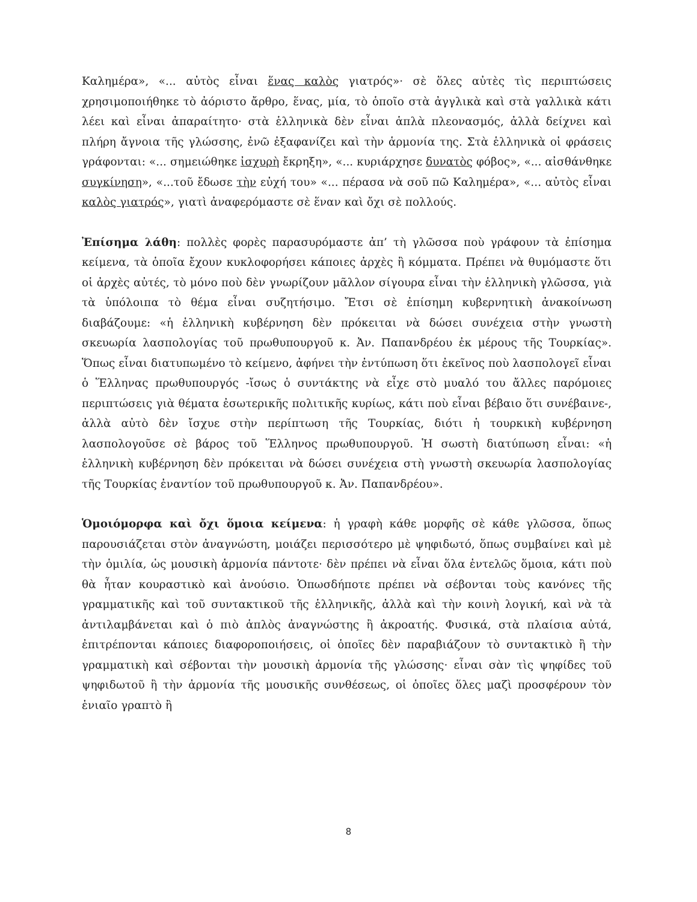Καλημέρα», «... αὐτὸς εἶναι ἕνας καλὸς γιατρός»· σὲ ὅλες αὐτὲς τὶς περιπτώσεις χρησιμοποιήθηκε τὸ ἀόριστο ἄρθρο, ἕνας, μία, τὸ ὁποῖο στὰ ἀγγλικὰ καὶ στὰ γαλλικὰ κάτι λέει καὶ εἶναι ἀπαραίτητο· στὰ ἑλληνικὰ δὲν εἶναι ἁπλὰ πλεονασμός, ἀλλὰ δείχνει καὶ πλήρη ἄγνοια τῆς γλώσσης, ἐνῶ ἐξαφανίζει καὶ τὴν ἁρμονία της. Στὰ ἑλληνικὰ οἱ φράσεις γράφονται: «... σημειώθηκε ἰσχυρὴ ἔκρηξη», «... κυριάρχησε δυνατὸς φόβος», «... αἰσθάνθηκε συγκίνηση», «...τοῦ ἔδωσε τὴν εὐχή του» «... πέρασα νὰ σοῦ πῶ Καλημέρα», «... αὐτὸς εἶναι καλὸς γιατρός», γιατὶ ἀναφερόμαστε σὲ ἕναν καὶ ὄχι σὲ πολλούς.
Ἐπίσημα λάθη: πολλὲς φορὲς παρασυρόμαστε ἀπ’ τὴ γλῶσσα ποὺ γράφουν τὰ ἐπίσημα κείμενα, τὰ ὁποῖα ἔχουν κυκλοφορήσει κάποιες ἀρχὲς ἢ κόμματα. Πρέπει νὰ θυμόμαστε ὅτι οἱ ἀρχὲς αὐτές, τὸ μόνο ποὺ δὲν γνωρίζουν μᾶλλον σίγουρα εἶναι τὴν ἑλληνικὴ γλῶσσα, γιὰ τὰ ὑπόλοιπα τὸ θέμα εἶναι συζητήσιμο. Ἔτσι σὲ ἐπίσημη κυβερνητικὴ ἀνακοίνωση διαβάζουμε: «ἡ ἑλληνικὴ κυβέρνηση δὲν πρόκειται νὰ δώσει συνέχεια στὴν γνωστὴ σκευωρία λασπολογίας τοῦ πρωθυπουργοῦ κ. Ἀν. Παπανδρέου ἐκ μέρους τῆς Τουρκίας». Ὅπως εἶναι διατυπωμένο τὸ κείμενο, ἀφήνει τὴν ἐντύπωση ὅτι ἐκεῖνος ποὺ λασπολογεῖ εἶναι ὁ Ἕλληνας πρωθυπουργός -ἴσως ὁ συντάκτης νὰ εἶχε στὸ μυαλό του ἄλλες παρόμοιες περιπτώσεις γιὰ θέματα ἐσωτερικῆς πολιτικῆς κυρίως, κάτι ποὺ εἶναι βέβαιο ὅτι συνέβαινε-, ἀλλὰ αὐτὸ δὲν ἴσχυε στὴν περίπτωση τῆς Τουρκίας, διότι ἡ τουρκικὴ κυβέρνηση λασπολογοῦσε σὲ βάρος τοῦ Ἕλληνος πρωθυπουργοῦ. Ἡ σωστὴ διατύπωση εἶναι: «ἡ ἑλληνικὴ κυβέρνηση δὲν πρόκειται νὰ δώσει συνέχεια στὴ γνωστὴ σκευωρία λασπολογίας τῆς Τουρκίας ἐναντίον τοῦ πρωθυπουργοῦ κ. Ἀν. Παπανδρέου».
Ὁμοιόμορφα καὶ ὄχι ὅμοια κείμενα: ἡ γραφὴ κάθε μορφῆς σὲ κάθε γλῶσσα, ὅπως παρουσιάζεται στὸν ἀναγνώστη, μοιάζει περισσότερο μὲ ψηφιδωτό, ὅπως συμβαίνει καὶ μὲ τὴν ὁμιλία, ὡς μουσικὴ ἁρμονία πάντοτε· δὲν πρέπει νὰ εἶναι ὅλα ἐντελῶς ὅμοια, κάτι ποὺ θὰ ἦταν κουραστικὸ καὶ ἀνούσιο. Ὁπωσδήποτε πρέπει νὰ σέβονται τοὺς κανόνες τῆς γραμματικῆς καὶ τοῦ συντακτικοῦ τῆς ἑλληνικῆς, ἀλλὰ καὶ τὴν κοινὴ λογική, καὶ νὰ τὰ ἀντιλαμβάνεται καὶ ὁ πιὸ ἁπλὸς ἀναγνώστης ἢ ἀκροατής. Φυσικά, στὰ πλαίσια αὐτά, ἐπιτρέπονται κάποιες διαφοροποιήσεις, οἱ ὁποῖες δὲν παραβιάζουν τὸ συντακτικὸ ἢ τὴν γραμματικὴ καὶ σέβονται τὴν μουσικὴ ἁρμονία τῆς γλώσσης· εἶναι σὰν τὶς ψηφίδες τοῦ ψηφιδωτοῦ ἢ τὴν ἁρμονία τῆς μουσικῆς συνθέσεως, οἱ ὁποῖες ὅλες μαζὶ προσφέρουν τὸν ἑνιαῖο γραπτὸ ἢ
8